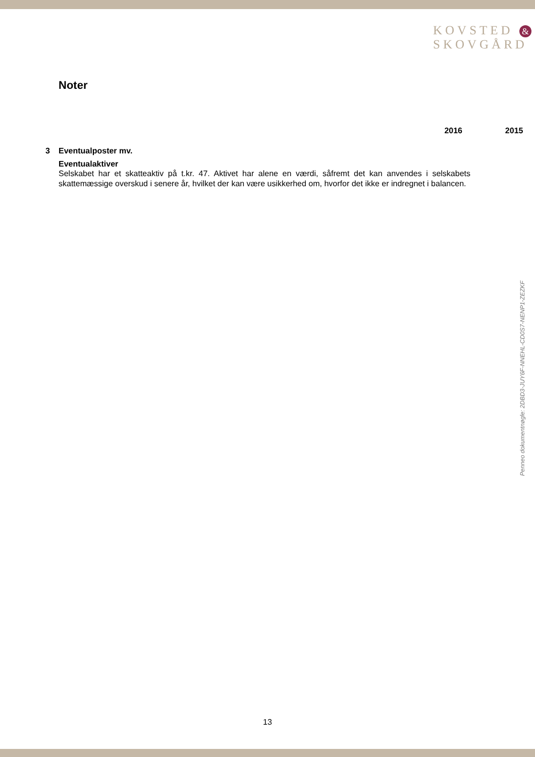KOVSTED &
SKOVGÅRD
Noter
2016 2015
3 Eventualposter mv.
Eventualaktiver
Selskabet har et skatteaktiv på t.kr. 47. Aktivet har alene en værdi, såfremt det kan anvendes i selskabets skattemæssige overskud i senere år, hvilket der kan være usikkerhed om, hvorfor det ikke er indregnet i balancen.
Penneo dokumentnøgle: 2DBD3-JUY6F-NNEHL-CD0S7-NENP1-ZEZKF
13